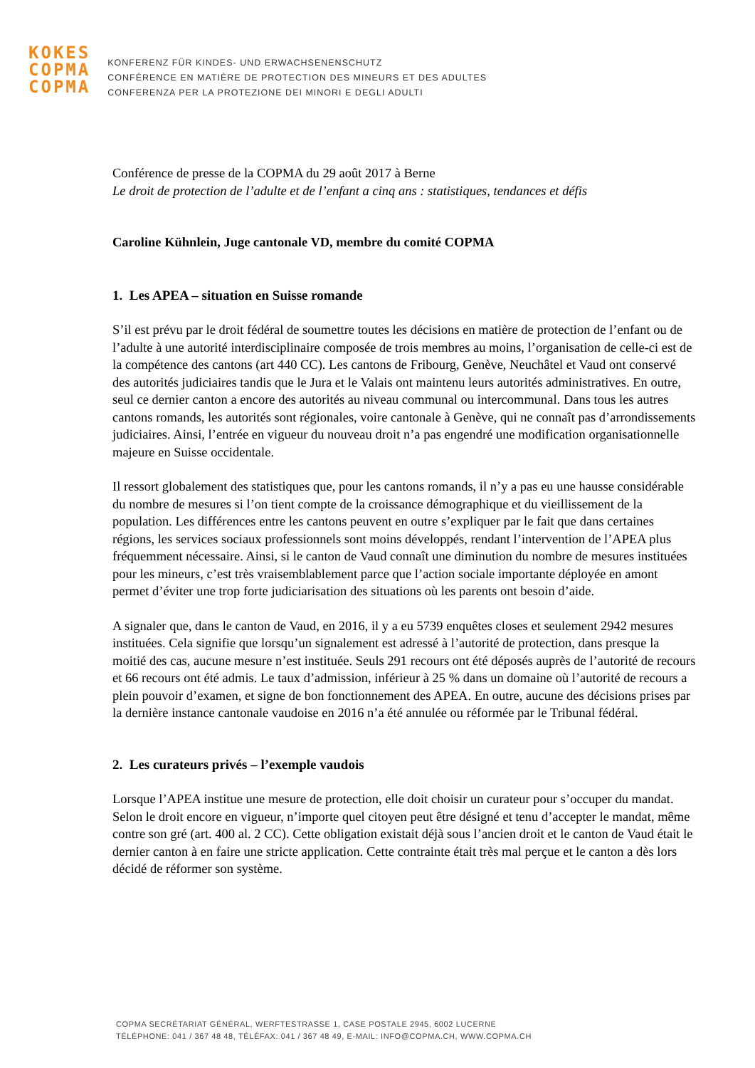KOKES
COPMA
COPMA
KONFERENZ FÜR KINDES- UND ERWACHSENENSCHUTZ
CONFÉRENCE EN MATIÈRE DE PROTECTION DES MINEURS ET DES ADULTES
CONFERENZA PER LA PROTEZIONE DEI MINORI E DEGLI ADULTI
Conférence de presse de la COPMA du 29 août 2017 à Berne
Le droit de protection de l’adulte et de l’enfant a cinq ans : statistiques, tendances et défis
Caroline Kühnlein, Juge cantonale VD, membre du comité COPMA
1. Les APEA – situation en Suisse romande
S’il est prévu par le droit fédéral de soumettre toutes les décisions en matière de protection de l’enfant ou de l’adulte à une autorité interdisciplinaire composée de trois membres au moins, l’organisation de celle-ci est de la compétence des cantons (art 440 CC). Les cantons de Fribourg, Genève, Neuchâtel et Vaud ont conservé des autorités judiciaires tandis que le Jura et le Valais ont maintenu leurs autorités administratives. En outre, seul ce dernier canton a encore des autorités au niveau communal ou intercommunal. Dans tous les autres cantons romands, les autorités sont régionales, voire cantonale à Genève, qui ne connaît pas d’arrondissements judiciaires. Ainsi, l’entrée en vigueur du nouveau droit n’a pas engendré une modification organisationnelle majeure en Suisse occidentale.
Il ressort globalement des statistiques que, pour les cantons romands, il n’y a pas eu une hausse considérable du nombre de mesures si l’on tient compte de la croissance démographique et du vieillissement de la population. Les différences entre les cantons peuvent en outre s’expliquer par le fait que dans certaines régions, les services sociaux professionnels sont moins développés, rendant l’intervention de l’APEA plus fréquemment nécessaire. Ainsi, si le canton de Vaud connaît une diminution du nombre de mesures instituées pour les mineurs, c’est très vraisemblablement parce que l’action sociale importante déployée en amont permet d’éviter une trop forte judiciarisation des situations où les parents ont besoin d’aide.
A signaler que, dans le canton de Vaud, en 2016, il y a eu 5739 enquêtes closes et seulement 2942 mesures instituées. Cela signifie que lorsqu’un signalement est adressé à l’autorité de protection, dans presque la moitié des cas, aucune mesure n’est instituée. Seuls 291 recours ont été déposés auprès de l’autorité de recours et 66 recours ont été admis. Le taux d’admission, inférieur à 25 % dans un domaine où l’autorité de recours a plein pouvoir d’examen, et signe de bon fonctionnement des APEA. En outre, aucune des décisions prises par la dernière instance cantonale vaudoise en 2016 n’a été annulée ou réformée par le Tribunal fédéral.
2. Les curateurs privés – l’exemple vaudois
Lorsque l’APEA institue une mesure de protection, elle doit choisir un curateur pour s’occuper du mandat. Selon le droit encore en vigueur, n’importe quel citoyen peut être désigné et tenu d’accepter le mandat, même contre son gré (art. 400 al. 2 CC). Cette obligation existait déjà sous l’ancien droit et le canton de Vaud était le dernier canton à en faire une stricte application. Cette contrainte était très mal perçue et le canton a dès lors décidé de réformer son système.
COPMA SECRÉTARIAT GÉNÉRAL, WERFTESTRASSE 1, CASE POSTALE 2945, 6002 LUCERNE
TÉLÉPHONE: 041 / 367 48 48, TÉLÉFAX: 041 / 367 48 49, E-MAIL: INFO@COPMA.CH, WWW.COPMA.CH